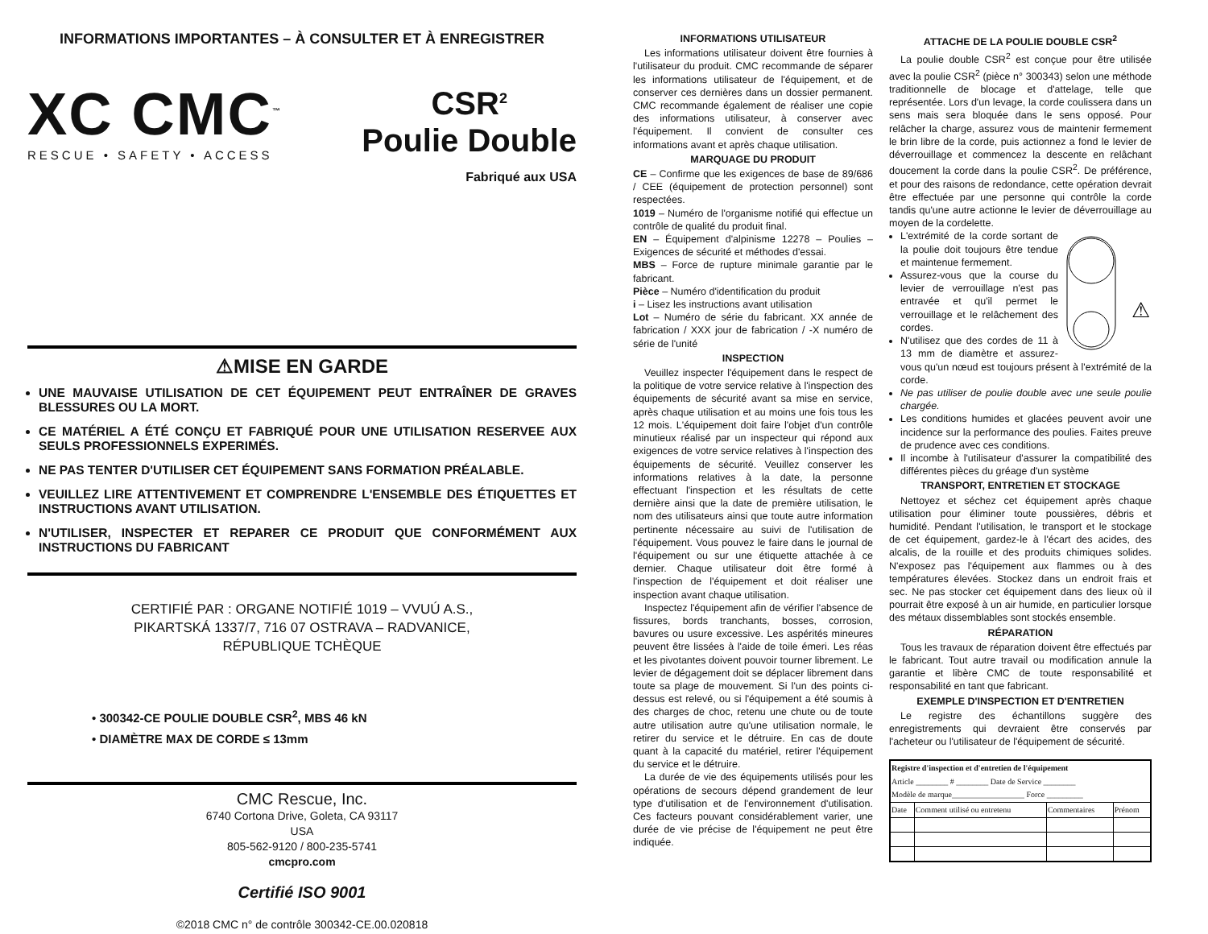INFORMATIONS IMPORTANTES – À CONSULTER ET À ENREGISTRER
XC CMC<sup>™</sup>
RESCUE • SAFETY • ACCESS
CSR<sup>2</sup>
Poulie Double
Fabriqué aux USA
⚠MISE EN GARDE
UNE MAUVAISE UTILISATION DE CET ÉQUIPEMENT PEUT ENTRAÎNER DE GRAVES BLESSURES OU LA MORT.
CE MATÉRIEL A ÉTÉ CONÇU ET FABRIQUÉ POUR UNE UTILISATION RESERVEE AUX SEULS PROFESSIONNELS EXPERIMÉS.
NE PAS TENTER D'UTILISER CET ÉQUIPEMENT SANS FORMATION PRÉALABLE.
VEUILLEZ LIRE ATTENTIVEMENT ET COMPRENDRE L'ENSEMBLE DES ÉTIQUETTES ET INSTRUCTIONS AVANT UTILISATION.
N'UTILISER, INSPECTER ET REPARER CE PRODUIT QUE CONFORMÉMENT AUX INSTRUCTIONS DU FABRICANT
CERTIFIÉ PAR : ORGANE NOTIFIÉ 1019 – VVUÚ A.S.,
PIKARTSKÁ 1337/7, 716 07 OSTRAVA – RADVANICE,
RÉPUBLIQUE TCHÈQUE
• 300342-CE POULIE DOUBLE CSR<sup>2</sup>, MBS 46 kN
• DIAMÈTRE MAX DE CORDE ≤ 13mm
CMC Rescue, Inc.
6740 Cortona Drive, Goleta, CA 93117
USA
805-562-9120 / 800-235-5741
cmcpro.com
Certifié ISO 9001
©2018 CMC n° de contrôle 300342-CE.00.020818
INFORMATIONS UTILISATEUR
Les informations utilisateur doivent être fournies à l'utilisateur du produit. CMC recommande de séparer les informations utilisateur de l'équipement, et de conserver ces dernières dans un dossier permanent. CMC recommande également de réaliser une copie des informations utilisateur, à conserver avec l'équipement. Il convient de consulter ces informations avant et après chaque utilisation.
MARQUAGE DU PRODUIT
CE – Confirme que les exigences de base de 89/686 / CEE (équipement de protection personnel) sont respectées.
1019 – Numéro de l'organisme notifié qui effectue un contrôle de qualité du produit final.
EN – Équipement d'alpinisme 12278 – Poulies – Exigences de sécurité et méthodes d'essai.
MBS – Force de rupture minimale garantie par le fabricant.
Pièce – Numéro d'identification du produit
i – Lisez les instructions avant utilisation
Lot – Numéro de série du fabricant. XX année de fabrication / XXX jour de fabrication / -X numéro de série de l'unité
INSPECTION
Veuillez inspecter l'équipement dans le respect de la politique de votre service relative à l'inspection des équipements de sécurité avant sa mise en service, après chaque utilisation et au moins une fois tous les 12 mois. L'équipement doit faire l'objet d'un contrôle minutieux réalisé par un inspecteur qui répond aux exigences de votre service relatives à l'inspection des équipements de sécurité. Veuillez conserver les informations relatives à la date, la personne effectuant l'inspection et les résultats de cette dernière ainsi que la date de première utilisation, le nom des utilisateurs ainsi que toute autre information pertinente nécessaire au suivi de l'utilisation de l'équipement. Vous pouvez le faire dans le journal de l'équipement ou sur une étiquette attachée à ce dernier. Chaque utilisateur doit être formé à l'inspection de l'équipement et doit réaliser une inspection avant chaque utilisation.
Inspectez l'équipement afin de vérifier l'absence de fissures, bords tranchants, bosses, corrosion, bavures ou usure excessive. Les aspérités mineures peuvent être lissées à l'aide de toile émeri. Les réas et les pivotantes doivent pouvoir tourner librement. Le levier de dégagement doit se déplacer librement dans toute sa plage de mouvement. Si l'un des points ci-dessus est relevé, ou si l'équipement a été soumis à des charges de choc, retenu une chute ou de toute autre utilisation autre qu'une utilisation normale, le retirer du service et le détruire. En cas de doute quant à la capacité du matériel, retirer l'équipement du service et le détruire.
La durée de vie des équipements utilisés pour les opérations de secours dépend grandement de leur type d'utilisation et de l'environnement d'utilisation. Ces facteurs pouvant considérablement varier, une durée de vie précise de l'équipement ne peut être indiquée.
ATTACHE DE LA POULIE DOUBLE CSR<sup>2</sup>
La poulie double CSR<sup>2</sup> est conçue pour être utilisée avec la poulie CSR<sup>2</sup> (pièce n° 300343) selon une méthode traditionnelle de blocage et d'attelage, telle que représentée. Lors d'un levage, la corde coulissera dans un sens mais sera bloquée dans le sens opposé. Pour relâcher la charge, assurez vous de maintenir fermement le brin libre de la corde, puis actionnez a fond le levier de déverrouillage et commencez la descente en relâchant doucement la corde dans la poulie CSR<sup>2</sup>. De préférence, et pour des raisons de redondance, cette opération devrait être effectuée par une personne qui contrôle la corde tandis qu'une autre actionne le levier de déverrouillage au moyen de la cordelette.
⚠
L'extrémité de la corde sortant de la poulie doit toujours être tendue et maintenue fermement.
Assurez-vous que la course du levier de verrouillage n'est pas entravée et qu'il permet le verrouillage et le relâchement des cordes.
N'utilisez que des cordes de 11 à 13 mm de diamètre et assurez-vous qu'un nœud est toujours présent à l'extrémité de la corde.
Ne pas utiliser de poulie double avec une seule poulie chargée.
Les conditions humides et glacées peuvent avoir une incidence sur la performance des poulies. Faites preuve de prudence avec ces conditions.
Il incombe à l'utilisateur d'assurer la compatibilité des différentes pièces du gréage d'un système
TRANSPORT, ENTRETIEN ET STOCKAGE
Nettoyez et séchez cet équipement après chaque utilisation pour éliminer toute poussières, débris et humidité. Pendant l'utilisation, le transport et le stockage de cet équipement, gardez-le à l'écart des acides, des alcalis, de la rouille et des produits chimiques solides. N'exposez pas l'équipement aux flammes ou à des températures élevées. Stockez dans un endroit frais et sec. Ne pas stocker cet équipement dans des lieux où il pourrait être exposé à un air humide, en particulier lorsque des métaux dissemblables sont stockés ensemble.
RÉPARATION
Tous les travaux de réparation doivent être effectués par le fabricant. Tout autre travail ou modification annule la garantie et libère CMC de toute responsabilité et responsabilité en tant que fabricant.
EXEMPLE D'INSPECTION ET D'ENTRETIEN
Le registre des échantillons suggère des enregistrements qui devraient être conservés par l'acheteur ou l'utilisateur de l'équipement de sécurité.
| Registre d'inspection et d'entretien de l'équipement Article ________ # ________ Date de Service ________ Modèle de marque__________________ Force _________ | | | |
| --- | --- | --- | --- |
| Date | Comment utilisé ou entretenu | Commentaires | Prénom |